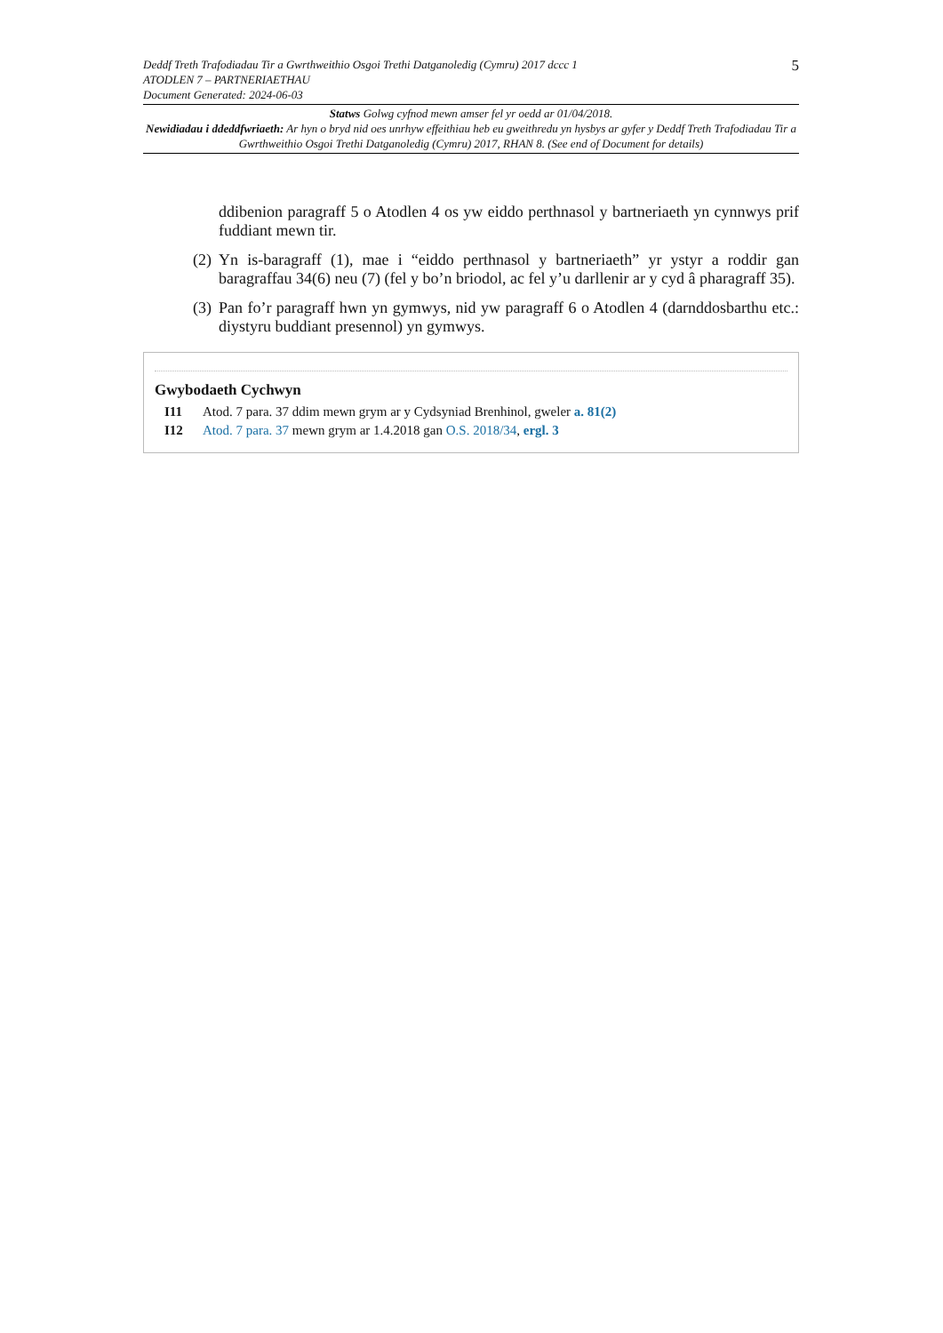5
Deddf Treth Trafodiadau Tir a Gwrthweithio Osgoi Trethi Datganoledig (Cymru) 2017 dccc 1
ATODLEN 7 – PARTNERIAETHAU
Document Generated: 2024-06-03
Statws Golwg cyfnod mewn amser fel yr oedd ar 01/04/2018.
Newidiadau i ddeddfwriaeth: Ar hyn o bryd nid oes unrhyw effeithiau heb eu gweithredu yn hysbys ar gyfer y Deddf Treth Trafodiadau Tir a Gwrthweithio Osgoi Trethi Datganoledig (Cymru) 2017, RHAN 8. (See end of Document for details)
ddibenion paragraff 5 o Atodlen 4 os yw eiddo perthnasol y bartneriaeth yn cynnwys prif fuddiant mewn tir.
(2) Yn is-baragraff (1), mae i “eiddo perthnasol y bartneriaeth” yr ystyr a roddir gan baragraffau 34(6) neu (7) (fel y bo’n briodol, ac fel y’u darllenir ar y cyd â pharagraff 35).
(3) Pan fo’r paragraff hwn yn gymwys, nid yw paragraff 6 o Atodlen 4 (darnddosbarthu etc.: diystyru buddiant presennol) yn gymwys.
Gwybodaeth Cychwyn
I11 Atod. 7 para. 37 ddim mewn grym ar y Cydsyniad Brenhinol, gweler a. 81(2)
I12 Atod. 7 para. 37 mewn grym ar 1.4.2018 gan O.S. 2018/34, ergl. 3